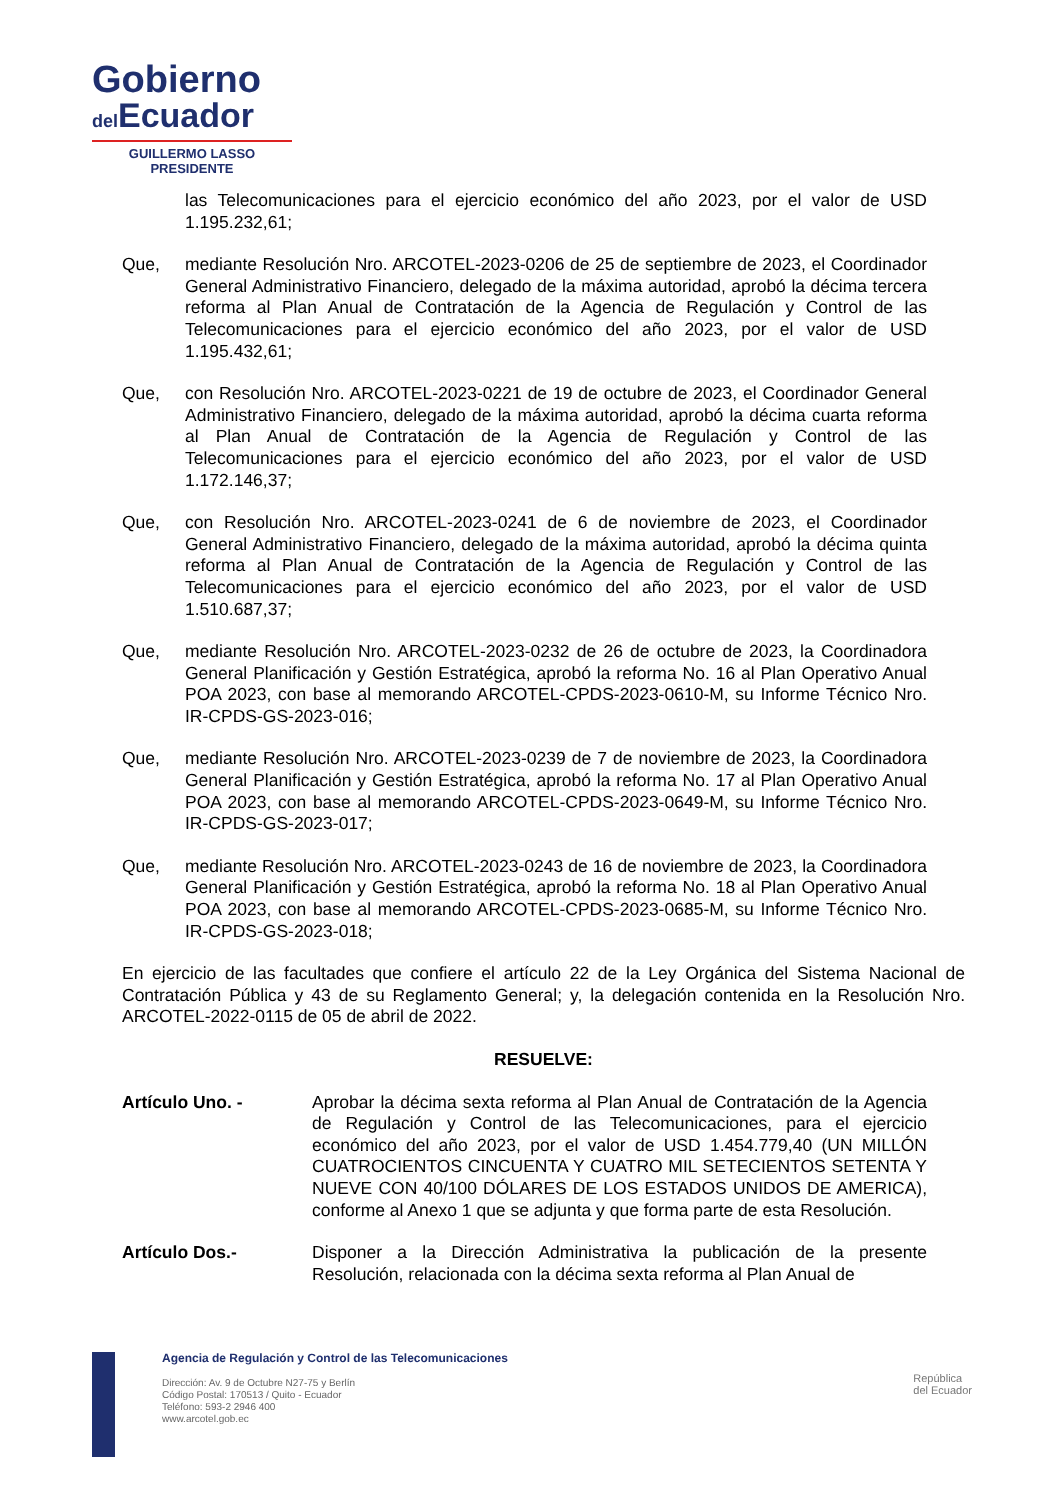Gobierno
del Ecuador
GUILLERMO LASSO
PRESIDENTE
las Telecomunicaciones para el ejercicio económico del año 2023, por el valor de USD 1.195.232,61;
Que, mediante Resolución Nro. ARCOTEL-2023-0206 de 25 de septiembre de 2023, el Coordinador General Administrativo Financiero, delegado de la máxima autoridad, aprobó la décima tercera reforma al Plan Anual de Contratación de la Agencia de Regulación y Control de las Telecomunicaciones para el ejercicio económico del año 2023, por el valor de USD 1.195.432,61;
Que, con Resolución Nro. ARCOTEL-2023-0221 de 19 de octubre de 2023, el Coordinador General Administrativo Financiero, delegado de la máxima autoridad, aprobó la décima cuarta reforma al Plan Anual de Contratación de la Agencia de Regulación y Control de las Telecomunicaciones para el ejercicio económico del año 2023, por el valor de USD 1.172.146,37;
Que, con Resolución Nro. ARCOTEL-2023-0241 de 6 de noviembre de 2023, el Coordinador General Administrativo Financiero, delegado de la máxima autoridad, aprobó la décima quinta reforma al Plan Anual de Contratación de la Agencia de Regulación y Control de las Telecomunicaciones para el ejercicio económico del año 2023, por el valor de USD 1.510.687,37;
Que, mediante Resolución Nro. ARCOTEL-2023-0232 de 26 de octubre de 2023, la Coordinadora General Planificación y Gestión Estratégica, aprobó la reforma No. 16 al Plan Operativo Anual POA 2023, con base al memorando ARCOTEL-CPDS-2023-0610-M, su Informe Técnico Nro. IR-CPDS-GS-2023-016;
Que, mediante Resolución Nro. ARCOTEL-2023-0239 de 7 de noviembre de 2023, la Coordinadora General Planificación y Gestión Estratégica, aprobó la reforma No. 17 al Plan Operativo Anual POA 2023, con base al memorando ARCOTEL-CPDS-2023-0649-M, su Informe Técnico Nro. IR-CPDS-GS-2023-017;
Que, mediante Resolución Nro. ARCOTEL-2023-0243 de 16 de noviembre de 2023, la Coordinadora General Planificación y Gestión Estratégica, aprobó la reforma No. 18 al Plan Operativo Anual POA 2023, con base al memorando ARCOTEL-CPDS-2023-0685-M, su Informe Técnico Nro. IR-CPDS-GS-2023-018;
En ejercicio de las facultades que confiere el artículo 22 de la Ley Orgánica del Sistema Nacional de Contratación Pública y 43 de su Reglamento General; y, la delegación contenida en la Resolución Nro. ARCOTEL-2022-0115 de 05 de abril de 2022.
RESUELVE:
Artículo Uno. - Aprobar la décima sexta reforma al Plan Anual de Contratación de la Agencia de Regulación y Control de las Telecomunicaciones, para el ejercicio económico del año 2023, por el valor de USD 1.454.779,40 (UN MILLÓN CUATROCIENTOS CINCUENTA Y CUATRO MIL SETECIENTOS SETENTA Y NUEVE CON 40/100 DÓLARES DE LOS ESTADOS UNIDOS DE AMERICA), conforme al Anexo 1 que se adjunta y que forma parte de esta Resolución.
Artículo Dos.- Disponer a la Dirección Administrativa la publicación de la presente Resolución, relacionada con la décima sexta reforma al Plan Anual de
Agencia de Regulación y Control de las Telecomunicaciones
Dirección: Av. 9 de Octubre N27-75 y Berlín
Código Postal: 170513 / Quito - Ecuador
Teléfono: 593-2 2946 400
www.arcotel.gob.ec
República
del Ecuador